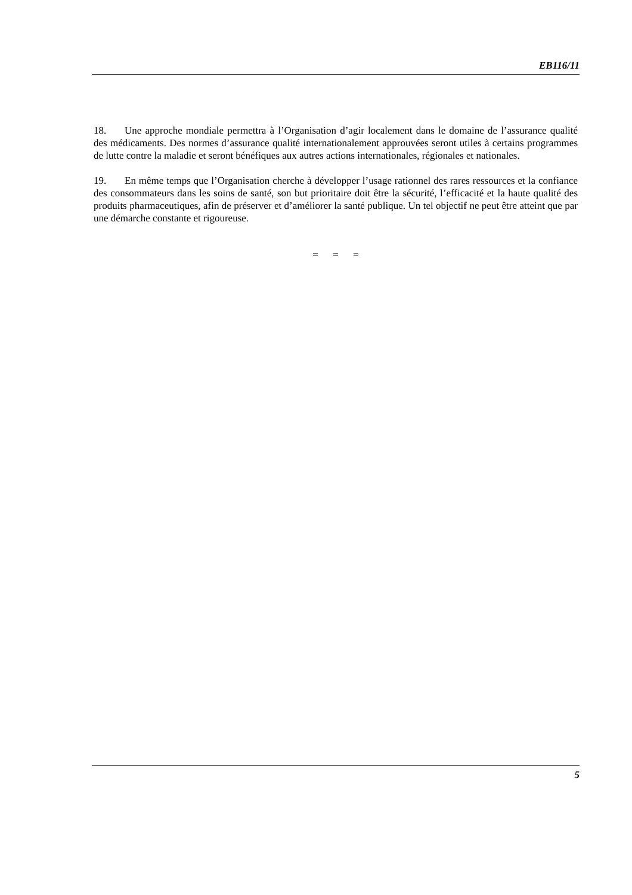EB116/11
18. Une approche mondiale permettra à l’Organisation d’agir localement dans le domaine de l’assurance qualité des médicaments. Des normes d’assurance qualité internationalement approuvées seront utiles à certains programmes de lutte contre la maladie et seront bénéfiques aux autres actions internationales, régionales et nationales.
19. En même temps que l’Organisation cherche à développer l’usage rationnel des rares ressources et la confiance des consommateurs dans les soins de santé, son but prioritaire doit être la sécurité, l’efficacité et la haute qualité des produits pharmaceutiques, afin de préserver et d’améliorer la santé publique. Un tel objectif ne peut être atteint que par une démarche constante et rigoureuse.
= = =
5